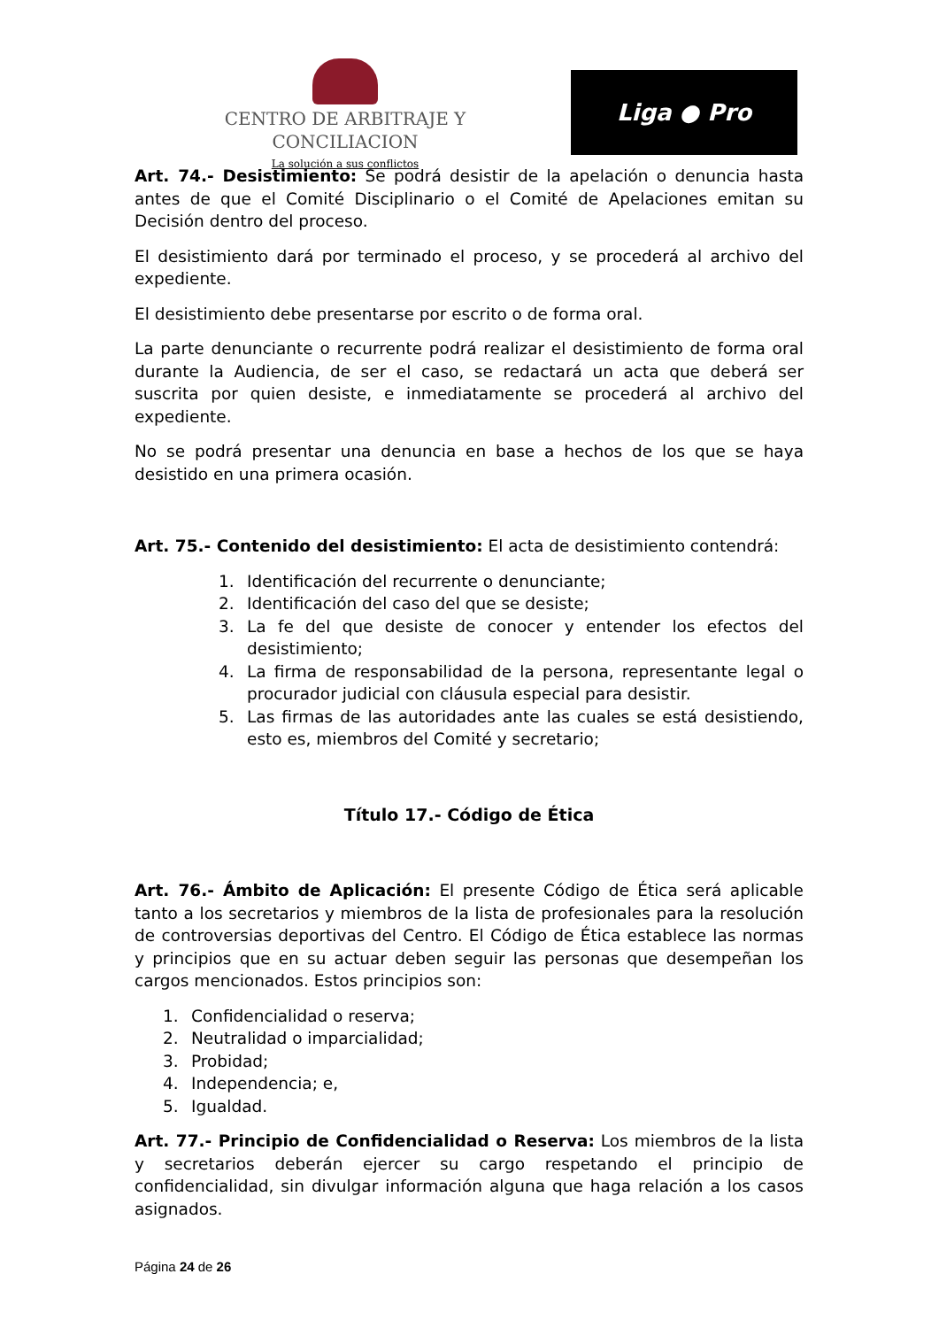CENTRO DE ARBITRAJE Y CONCILIACION
La solución a sus conflictos
Liga ● Pro
Art. 74.- Desistimiento: Se podrá desistir de la apelación o denuncia hasta antes de que el Comité Disciplinario o el Comité de Apelaciones emitan su Decisión dentro del proceso.
El desistimiento dará por terminado el proceso, y se procederá al archivo del expediente.
El desistimiento debe presentarse por escrito o de forma oral.
La parte denunciante o recurrente podrá realizar el desistimiento de forma oral durante la Audiencia, de ser el caso, se redactará un acta que deberá ser suscrita por quien desiste, e inmediatamente se procederá al archivo del expediente.
No se podrá presentar una denuncia en base a hechos de los que se haya desistido en una primera ocasión.
Art. 75.- Contenido del desistimiento: El acta de desistimiento contendrá:
1. Identificación del recurrente o denunciante;
2. Identificación del caso del que se desiste;
3. La fe del que desiste de conocer y entender los efectos del desistimiento;
4. La firma de responsabilidad de la persona, representante legal o procurador judicial con cláusula especial para desistir.
5. Las firmas de las autoridades ante las cuales se está desistiendo, esto es, miembros del Comité y secretario;
Título 17.- Código de Ética
Art. 76.- Ámbito de Aplicación: El presente Código de Ética será aplicable tanto a los secretarios y miembros de la lista de profesionales para la resolución de controversias deportivas del Centro. El Código de Ética establece las normas y principios que en su actuar deben seguir las personas que desempeñan los cargos mencionados. Estos principios son:
1. Confidencialidad o reserva;
2. Neutralidad o imparcialidad;
3. Probidad;
4. Independencia; e,
5. Igualdad.
Art. 77.- Principio de Confidencialidad o Reserva: Los miembros de la lista y secretarios deberán ejercer su cargo respetando el principio de confidencialidad, sin divulgar información alguna que haga relación a los casos asignados.
Página 24 de 26